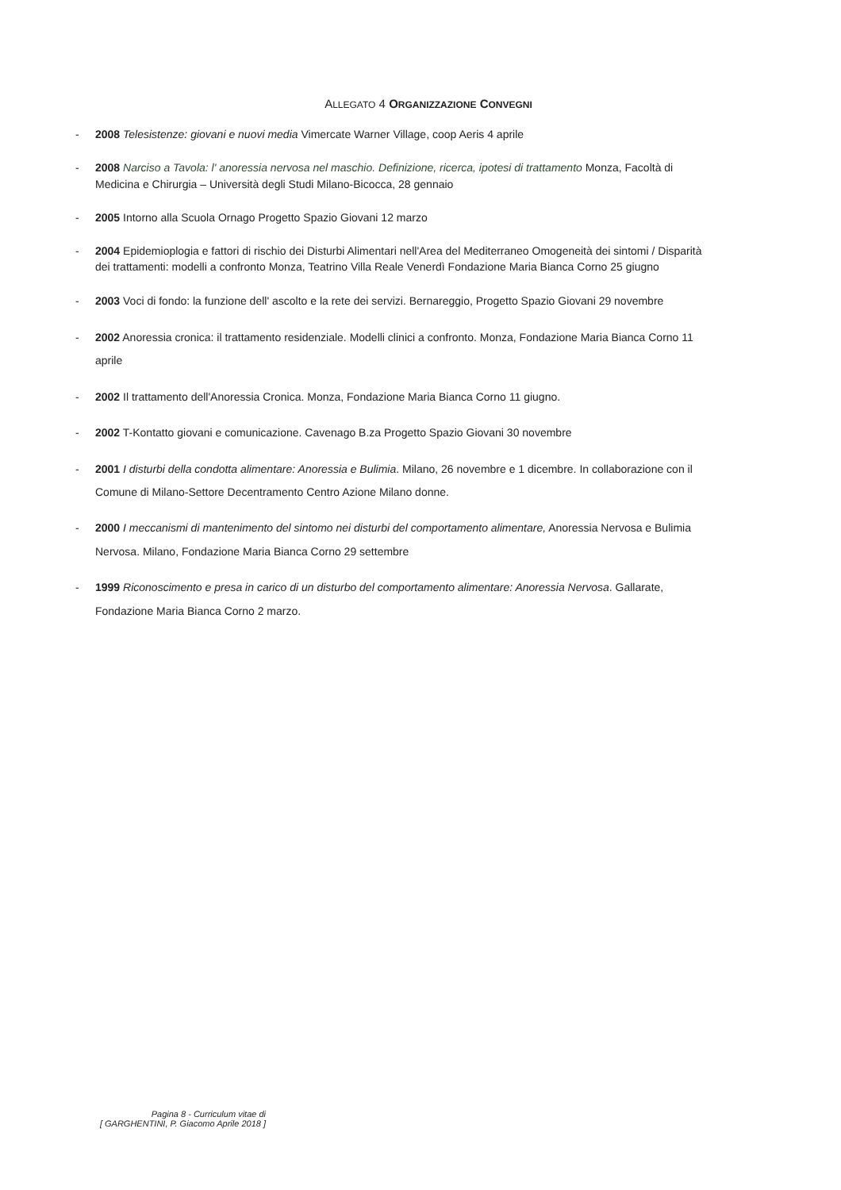ALLEGATO 4 ORGANIZZAZIONE CONVEGNI
- 2008 Telesistenze: giovani e nuovi media Vimercate Warner Village, coop Aeris 4 aprile
- 2008 Narciso a Tavola: l' anoressia nervosa nel maschio. Definizione, ricerca, ipotesi di trattamento Monza, Facoltà di Medicina e Chirurgia – Università degli Studi Milano-Bicocca, 28 gennaio
- 2005 Intorno alla Scuola Ornago Progetto Spazio Giovani 12 marzo
- 2004 Epidemioplogia e fattori di rischio dei Disturbi Alimentari nell'Area del Mediterraneo Omogeneità dei sintomi / Disparità dei trattamenti: modelli a confronto Monza, Teatrino Villa Reale Venerdì Fondazione Maria Bianca Corno 25 giugno
- 2003 Voci di fondo: la funzione dell' ascolto e la rete dei servizi. Bernareggio, Progetto Spazio Giovani 29 novembre
- 2002 Anoressia cronica: il trattamento residenziale. Modelli clinici a confronto. Monza, Fondazione Maria Bianca Corno 11 aprile
- 2002 Il trattamento dell'Anoressia Cronica. Monza, Fondazione Maria Bianca Corno 11 giugno.
- 2002 T-Kontatto giovani e comunicazione. Cavenago B.za Progetto Spazio Giovani 30 novembre
- 2001 I disturbi della condotta alimentare: Anoressia e Bulimia. Milano, 26 novembre e 1 dicembre. In collaborazione con il Comune di Milano-Settore Decentramento Centro Azione Milano donne.
- 2000 I meccanismi di mantenimento del sintomo nei disturbi del comportamento alimentare, Anoressia Nervosa e Bulimia Nervosa. Milano, Fondazione Maria Bianca Corno 29 settembre
- 1999 Riconoscimento e presa in carico di un disturbo del comportamento alimentare: Anoressia Nervosa. Gallarate, Fondazione Maria Bianca Corno 2 marzo.
Pagina 8 - Curriculum vitae di
[ GARGHENTINI, P. Giacomo Aprile 2018 ]